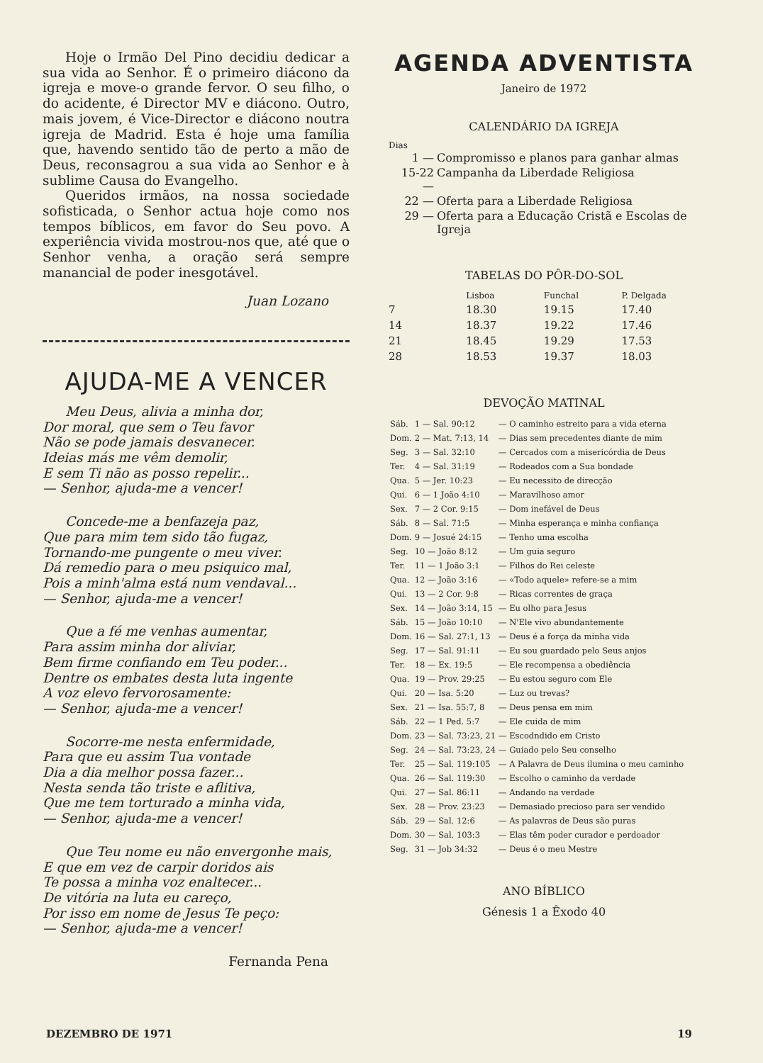Hoje o Irmão Del Pino decidiu dedicar a sua vida ao Senhor. É o primeiro diácono da igreja e move-o grande fervor. O seu filho, o do acidente, é Director MV e diácono. Outro, mais jovem, é Vice-Director e diácono noutra igreja de Madrid. Esta é hoje uma família que, havendo sentido tão de perto a mão de Deus, reconsagrou a sua vida ao Senhor e à sublime Causa do Evangelho.
Queridos irmãos, na nossa sociedade sofisticada, o Senhor actua hoje como nos tempos bíblicos, em favor do Seu povo. A experiência vivida mostrou-nos que, até que o Senhor venha, a oração será sempre manancial de poder inesgotável.
Juan Lozano
AJUDA-ME A VENCER
Meu Deus, alivia a minha dor,
Dor moral, que sem o Teu favor
Não se pode jamais desvanecer.
Ideias más me vêm demolir,
E sem Ti não as posso repelir...
— Senhor, ajuda-me a vencer!
Concede-me a benfazeja paz,
Que para mim tem sido tão fugaz,
Tornando-me pungente o meu viver.
Dá remedio para o meu psiquico mal,
Pois a minh'alma está num vendaval...
— Senhor, ajuda-me a vencer!
Que a fé me venhas aumentar,
Para assim minha dor aliviar,
Bem firme confiando em Teu poder...
Dentre os embates desta luta ingente
A voz elevo fervorosamente:
— Senhor, ajuda-me a vencer!
Socorre-me nesta enfermidade,
Para que eu assim Tua vontade
Dia a dia melhor possa fazer...
Nesta senda tão triste e aflitiva,
Que me tem torturado a minha vida,
— Senhor, ajuda-me a vencer!
Que Teu nome eu não envergonhe mais,
E que em vez de carpir doridos ais
Te possa a minha voz enaltecer...
De vitória na luta eu careço,
Por isso em nome de Jesus Te peço:
— Senhor, ajuda-me a vencer!
Fernanda Pena
AGENDA ADVENTISTA
Janeiro de 1972
CALENDÁRIO DA IGREJA
Dias
| 1 — | Compromisso e planos para ganhar almas |
| 15-22 — | Campanha da Liberdade Religiosa |
| 22 — | Oferta para a Liberdade Religiosa |
| 29 — | Oferta para a Educação Cristã e Escolas de Igreja |
TABELAS DO PÔR-DO-SOL
| | Lisboa | Funchal | P. Delgada |
| --- | --- | --- | --- |
| 7 | 18.30 | 19.15 | 17.40 |
| 14 | 18.37 | 19.22 | 17.46 |
| 21 | 18.45 | 19.29 | 17.53 |
| 28 | 18.53 | 19.37 | 18.03 |
DEVOÇÃO MATINAL
| Sáb. | 1 — Sal. 90:12 | — O caminho estreito para a vida eterna |
| Dom. | 2 — Mat. 7:13, 14 | — Dias sem precedentes diante de mim |
| Seg. | 3 — Sal. 32:10 | — Cercados com a misericórdia de Deus |
| Ter. | 4 — Sal. 31:19 | — Rodeados com a Sua bondade |
| Qua. | 5 — Jer. 10:23 | — Eu necessito de direcção |
| Qui. | 6 — 1 João 4:10 | — Maravilhoso amor |
| Sex. | 7 — 2 Cor. 9:15 | — Dom inefável de Deus |
| Sáb. | 8 — Sal. 71:5 | — Minha esperança e minha confiança |
| Dom. | 9 — Josué 24:15 | — Tenho uma escolha |
| Seg. | 10 — João 8:12 | — Um guia seguro |
| Ter. | 11 — 1 João 3:1 | — Filhos do Rei celeste |
| Qua. | 12 — João 3:16 | — «Todo aquele» refere-se a mim |
| Qui. | 13 — 2 Cor. 9:8 | — Ricas correntes de graça |
| Sex. | 14 — João 3:14, 15 | — Eu olho para Jesus |
| Sáb. | 15 — João 10:10 | — N'Ele vivo abundantemente |
| Dom. | 16 — Sal. 27:1, 13 | — Deus é a força da minha vida |
| Seg. | 17 — Sal. 91:11 | — Eu sou guardado pelo Seus anjos |
| Ter. | 18 — Ex. 19:5 | — Ele recompensa a obediência |
| Qua. | 19 — Prov. 29:25 | — Eu estou seguro com Ele |
| Qui. | 20 — Isa. 5:20 | — Luz ou trevas? |
| Sex. | 21 — Isa. 55:7, 8 | — Deus pensa em mim |
| Sáb. | 22 — 1 Ped. 5:7 | — Ele cuida de mim |
| Dom. | 23 — Sal. 73:23, 21 | — Escodndido em Cristo |
| Seg. | 24 — Sal. 73:23, 24 | — Guiado pelo Seu conselho |
| Ter. | 25 — Sal. 119:105 | — A Palavra de Deus ilumina o meu caminho |
| Qua. | 26 — Sal. 119:30 | — Escolho o caminho da verdade |
| Qui. | 27 — Sal. 86:11 | — Andando na verdade |
| Sex. | 28 — Prov. 23:23 | — Demasiado precioso para ser vendido |
| Sáb. | 29 — Sal. 12:6 | — As palavras de Deus são puras |
| Dom. | 30 — Sal. 103:3 | — Elas têm poder curador e perdoador |
| Seg. | 31 — Job 34:32 | — Deus é o meu Mestre |
ANO BÍBLICO
Génesis 1 a Êxodo 40
DEZEMBRO DE 1971 19